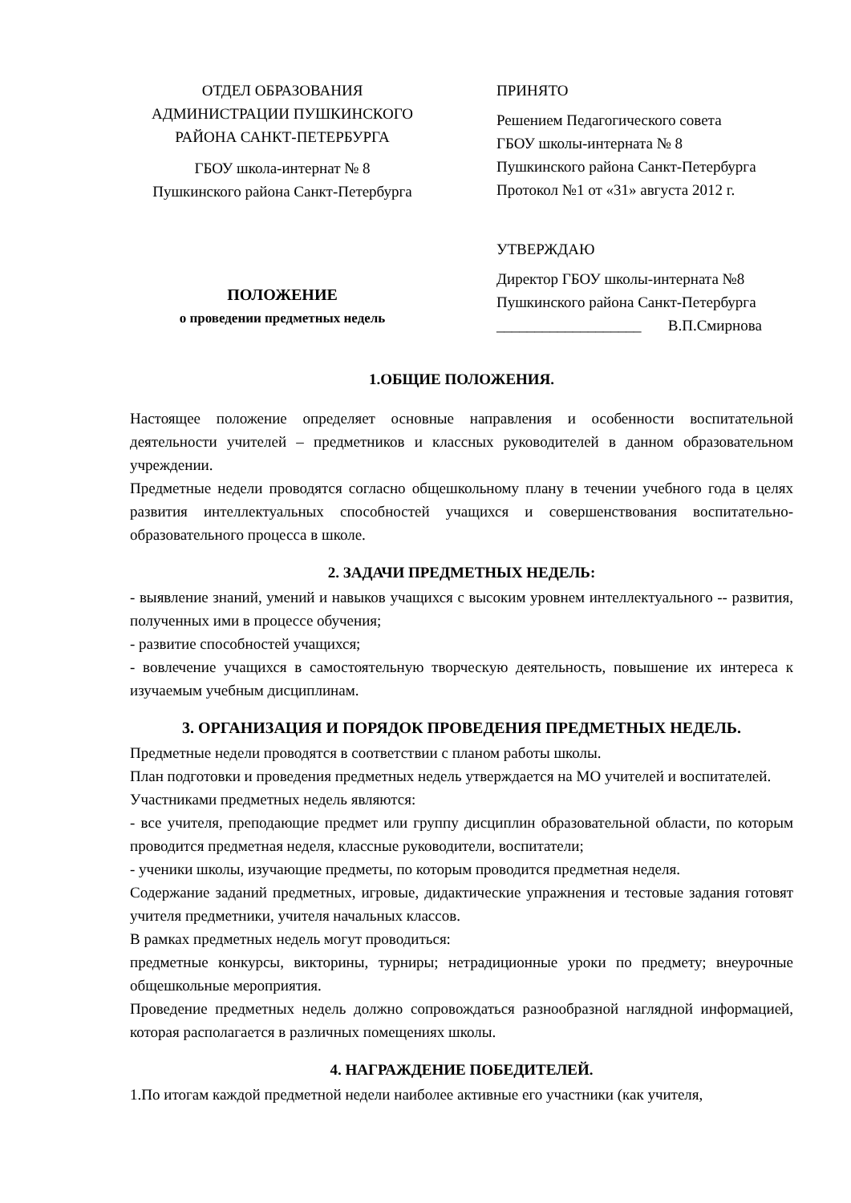ОТДЕЛ ОБРАЗОВАНИЯ
АДМИНИСТРАЦИИ ПУШКИНСКОГО
РАЙОНА САНКТ-ПЕТЕРБУРГА
ГБОУ школа-интернат № 8
Пушкинского района Санкт-Петербурга
ПОЛОЖЕНИЕ
о проведении предметных недель
ПРИНЯТО
Решением Педагогического совета
ГБОУ школы-интерната № 8
Пушкинского района Санкт-Петербурга
Протокол №1 от «31» августа 2012 г.
УТВЕРЖДАЮ
Директор ГБОУ школы-интерната №8
Пушкинского района Санкт-Петербурга
___________________ В.П.Смирнова
1.ОБЩИЕ ПОЛОЖЕНИЯ.
Настоящее положение определяет основные направления и особенности воспитательной деятельности учителей – предметников и классных руководителей в данном образовательном учреждении.
Предметные недели проводятся согласно общешкольному плану в течении учебного года в целях развития интеллектуальных способностей учащихся и совершенствования воспитательно-образовательного процесса в школе.
2. ЗАДАЧИ ПРЕДМЕТНЫХ НЕДЕЛЬ:
- выявление знаний, умений и навыков учащихся с высоким уровнем интеллектуального -- развития, полученных ими в процессе обучения;
- развитие способностей учащихся;
- вовлечение учащихся в самостоятельную творческую деятельность, повышение их интереса к изучаемым учебным дисциплинам.
3. ОРГАНИЗАЦИЯ И ПОРЯДОК ПРОВЕДЕНИЯ ПРЕДМЕТНЫХ НЕДЕЛЬ.
Предметные недели проводятся в соответствии с планом работы школы.
План подготовки и проведения предметных недель утверждается на МО учителей и воспитателей.
Участниками предметных недель являются:
- все учителя, преподающие предмет или группу дисциплин образовательной области, по которым проводится предметная неделя, классные руководители, воспитатели;
- ученики школы, изучающие предметы, по которым проводится предметная неделя.
Содержание заданий предметных, игровые, дидактические упражнения и тестовые задания готовят учителя предметники, учителя начальных классов.
В рамках предметных недель могут проводиться:
предметные конкурсы, викторины, турниры; нетрадиционные уроки по предмету; внеурочные общешкольные мероприятия.
Проведение предметных недель должно сопровождаться разнообразной наглядной информацией, которая располагается в различных помещениях школы.
4. НАГРАЖДЕНИЕ ПОБЕДИТЕЛЕЙ.
1.По итогам каждой предметной недели наиболее активные его участники (как учителя,